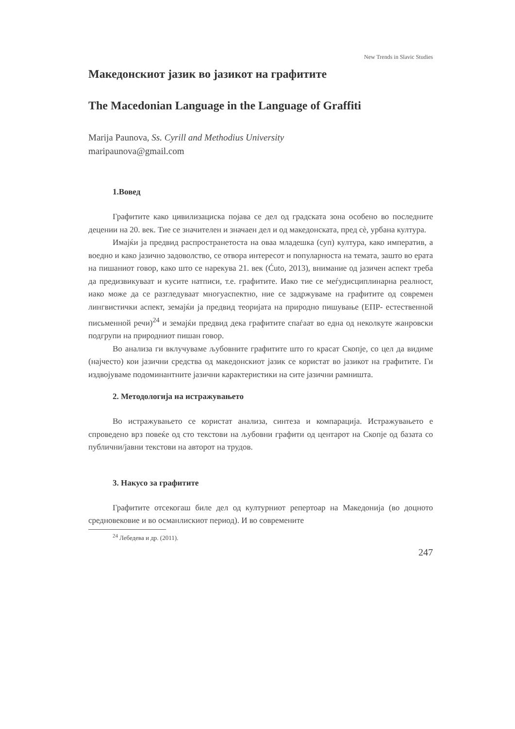New Trends in Slavic Studies
Македонскиот јазик во јазикот на графитите
The Macedonian Language in the Language of Graffiti
Marija Paunova, Ss. Cyrill and Methodius University
maripaunova@gmail.com
1.Вовед
Графитите како цивилизациска појава се дел од градската зона особено во последните децении на 20. век. Тие се значителен и значаен дел и од македонската, пред сè, урбана култура.
Имајќи ја предвид распространетоста на оваа младешка (суп) култура, како императив, а воедно и како јазично задоволство, се отвора интересот и популарноста на темата, зашто во ерата на пишаниот говор, како што се нарекува 21. век (Ćuto, 2013), внимание од јазичен аспект треба да предизвикуваат и кусите натписи, т.е. графитите. Иако тие се меѓудисциплинарна реалност, иако може да се разгледуваат многуаспектно, ние се задржуваме на графитите од современ лингвистички аспект, земајќи ја предвид теоријата на природно пишување (ЕПР- естественной письменной речи)<sup>24</sup> и земајќи предвид дека графитите спаѓаат во една од неколкуте жанровски подгрупи на природниот пишан говор.
Во анализа ги вклучуваме љубовните графитите што го красат Скопје, со цел да видиме (најчесто) кои јазични средства од македонскиот јазик се користат во јазикот на графитите. Ги издвојуваме подоминантните јазични карактеристики на сите јазични рамништа.
2. Методологија на истражувањето
Во истражувањето се користат анализа, синтеза и компарација. Истражувањето е спроведено врз повеќе од сто текстови на љубовни графити од центарот на Скопје од базата со публични/јавни текстови на авторот на трудов.
3. Накусо за графитите
Графитите отсекогаш биле дел од културниот репертоар на Македонија (во доцното средновековие и во османлискиот период). И во современите
<sup>24</sup> Лебедева и др. (2011).
247